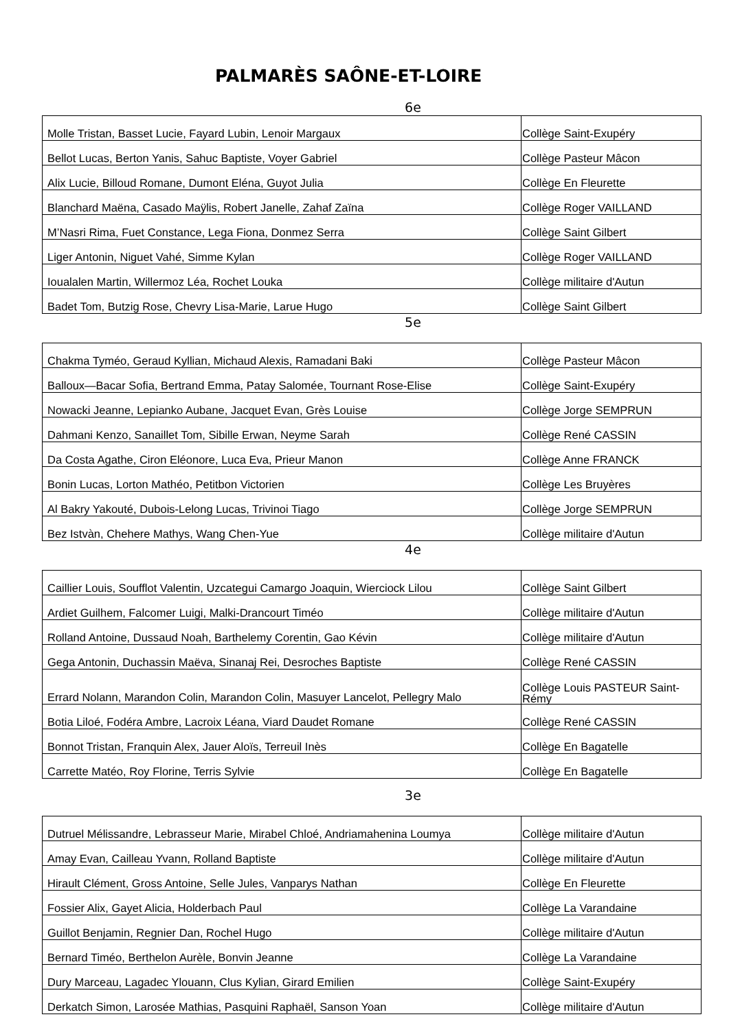PALMARÈS SAÔNE-ET-LOIRE
6e
| Molle Tristan, Basset Lucie, Fayard Lubin, Lenoir Margaux | Collège Saint-Exupéry |
| Bellot Lucas, Berton Yanis, Sahuc Baptiste, Voyer Gabriel | Collège Pasteur Mâcon |
| Alix Lucie, Billoud Romane, Dumont Eléna, Guyot Julia | Collège En Fleurette |
| Blanchard Maëna, Casado Maÿlis, Robert Janelle, Zahaf Zaïna | Collège Roger VAILLAND |
| M’Nasri Rima, Fuet Constance, Lega Fiona, Donmez Serra | Collège Saint Gilbert |
| Liger Antonin, Niguet Vahé, Simme Kylan | Collège Roger VAILLAND |
| Ioualalen Martin, Willermoz Léa, Rochet Louka | Collège militaire d'Autun |
| Badet Tom, Butzig Rose, Chevry Lisa-Marie, Larue Hugo | Collège Saint Gilbert |
5e
| Chakma Tyméo, Geraud Kyllian, Michaud Alexis, Ramadani Baki | Collège Pasteur Mâcon |
| Balloux—Bacar Sofia, Bertrand Emma, Patay Salomée, Tournant Rose-Elise | Collège Saint-Exupéry |
| Nowacki Jeanne, Lepianko Aubane, Jacquet Evan, Grès Louise | Collège Jorge SEMPRUN |
| Dahmani Kenzo, Sanaillet Tom, Sibille Erwan, Neyme Sarah | Collège René CASSIN |
| Da Costa Agathe, Ciron Eléonore, Luca Eva, Prieur Manon | Collège Anne FRANCK |
| Bonin Lucas, Lorton Mathéo, Petitbon Victorien | Collège Les Bruyères |
| Al Bakry Yakouté, Dubois-Lelong Lucas, Trivinoi Tiago | Collège Jorge SEMPRUN |
| Bez Istvàn, Chehere Mathys, Wang Chen-Yue | Collège militaire d'Autun |
4e
| Caillier Louis, Soufflot Valentin, Uzcategui Camargo Joaquin, Wierciock Lilou | Collège Saint Gilbert |
| Ardiet Guilhem, Falcomer Luigi, Malki-Drancourt Timéo | Collège militaire d'Autun |
| Rolland Antoine, Dussaud Noah, Barthelemy Corentin, Gao Kévin | Collège militaire d'Autun |
| Gega Antonin, Duchassin Maëva, Sinanaj Rei, Desroches Baptiste | Collège René CASSIN |
| Errard Nolann, Marandon Colin, Marandon Colin, Masuyer Lancelot, Pellegry Malo | Collège Louis PASTEUR Saint-Rémy |
| Botia Liloé, Fodéra Ambre, Lacroix Léana, Viard Daudet Romane | Collège René CASSIN |
| Bonnot Tristan, Franquin Alex, Jauer Aloïs, Terreuil Inès | Collège En Bagatelle |
| Carrette Matéo, Roy Florine, Terris Sylvie | Collège En Bagatelle |
3e
| Dutruel Mélissandre, Lebrasseur Marie, Mirabel Chloé, Andriamahenina Loumya | Collège militaire d'Autun |
| Amay Evan, Cailleau Yvann, Rolland Baptiste | Collège militaire d'Autun |
| Hirault Clément, Gross Antoine, Selle Jules, Vanparys Nathan | Collège En Fleurette |
| Fossier Alix, Gayet Alicia, Holderbach Paul | Collège La Varandaine |
| Guillot Benjamin, Regnier Dan, Rochel Hugo | Collège militaire d'Autun |
| Bernard Timéo, Berthelon Aurèle, Bonvin Jeanne | Collège La Varandaine |
| Dury Marceau, Lagadec Ylouann, Clus Kylian, Girard Emilien | Collège Saint-Exupéry |
| Derkatch Simon, Larosée Mathias, Pasquini Raphaël, Sanson Yoan | Collège militaire d'Autun |